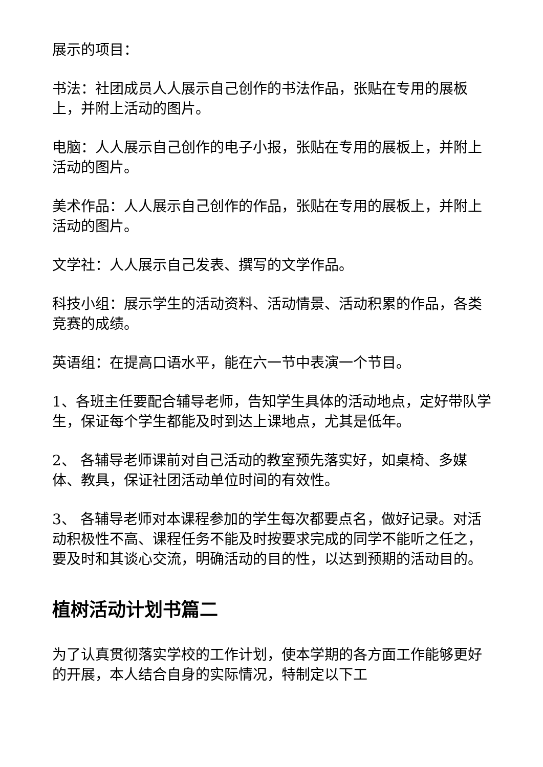展示的项目：
书法：社团成员人人展示自己创作的书法作品，张贴在专用的展板上，并附上活动的图片。
电脑：人人展示自己创作的电子小报，张贴在专用的展板上，并附上活动的图片。
美术作品：人人展示自己创作的作品，张贴在专用的展板上，并附上活动的图片。
文学社：人人展示自己发表、撰写的文学作品。
科技小组：展示学生的活动资料、活动情景、活动积累的作品，各类竞赛的成绩。
英语组：在提高口语水平，能在六一节中表演一个节目。
1、各班主任要配合辅导老师，告知学生具体的活动地点，定好带队学生，保证每个学生都能及时到达上课地点，尤其是低年。
2、 各辅导老师课前对自己活动的教室预先落实好，如桌椅、多媒体、教具，保证社团活动单位时间的有效性。
3、 各辅导老师对本课程参加的学生每次都要点名，做好记录。对活动积极性不高、课程任务不能及时按要求完成的同学不能听之任之，要及时和其谈心交流，明确活动的目的性，以达到预期的活动目的。
植树活动计划书篇二
为了认真贯彻落实学校的工作计划，使本学期的各方面工作能够更好的开展，本人结合自身的实际情况，特制定以下工